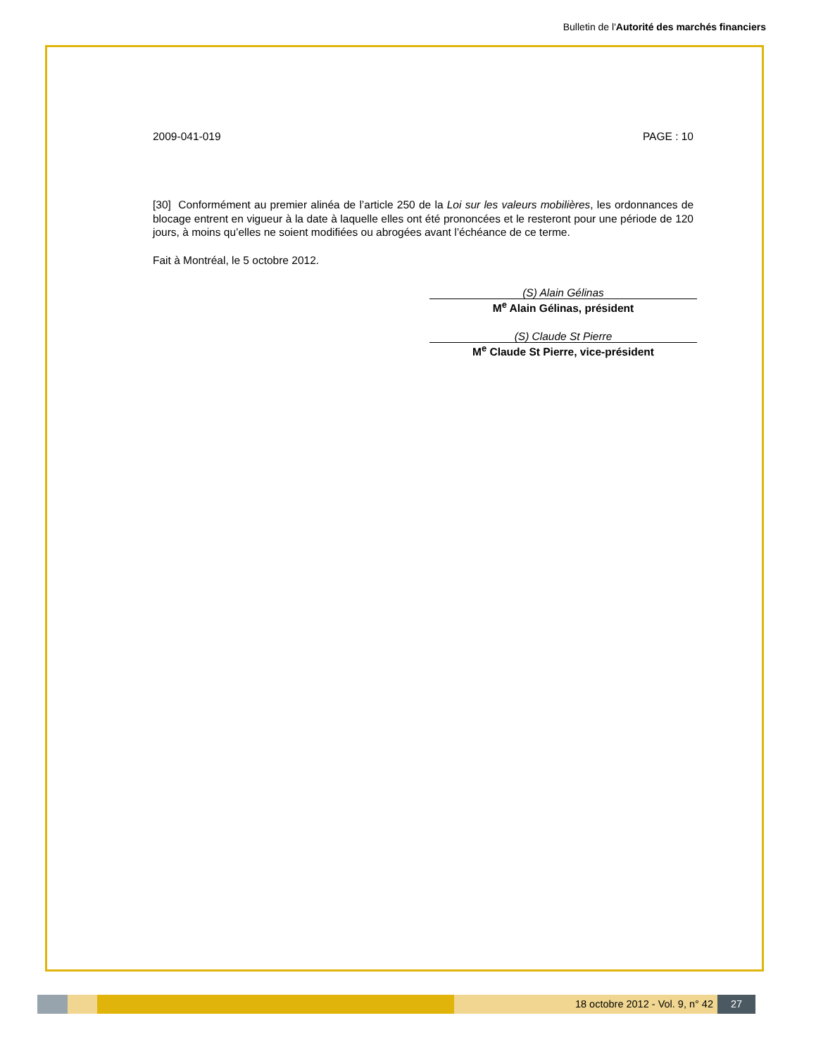Bulletin de l'Autorité des marchés financiers
2009-041-019 PAGE : 10
[30] Conformément au premier alinéa de l’article 250 de la Loi sur les valeurs mobilières, les ordonnances de blocage entrent en vigueur à la date à laquelle elles ont été prononcées et le resteront pour une période de 120 jours, à moins qu’elles ne soient modifiées ou abrogées avant l’échéance de ce terme.
Fait à Montréal, le 5 octobre 2012.
(S) Alain Gélinas
M<sup>e</sup> Alain Gélinas, président
(S) Claude St Pierre
M<sup>e</sup> Claude St Pierre, vice-président
18 octobre 2012 - Vol. 9, n° 42
27